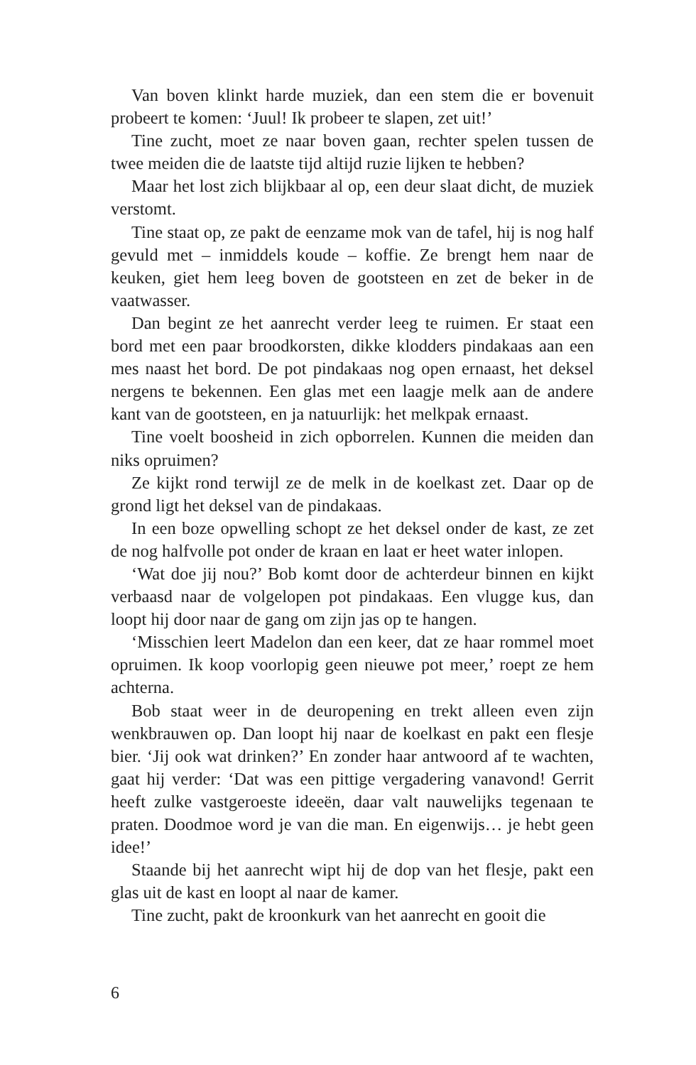Van boven klinkt harde muziek, dan een stem die er bovenuit probeert te komen: ‘Juul! Ik probeer te slapen, zet uit!’
Tine zucht, moet ze naar boven gaan, rechter spelen tussen de twee meiden die de laatste tijd altijd ruzie lijken te hebben?
Maar het lost zich blijkbaar al op, een deur slaat dicht, de muziek verstomt.
Tine staat op, ze pakt de eenzame mok van de tafel, hij is nog half gevuld met – inmiddels koude – koffie. Ze brengt hem naar de keuken, giet hem leeg boven de gootsteen en zet de beker in de vaatwasser.
Dan begint ze het aanrecht verder leeg te ruimen. Er staat een bord met een paar broodkorsten, dikke klodders pindakaas aan een mes naast het bord. De pot pindakaas nog open ernaast, het deksel nergens te bekennen. Een glas met een laagje melk aan de andere kant van de gootsteen, en ja natuurlijk: het melkpak ernaast.
Tine voelt boosheid in zich opborrelen. Kunnen die meiden dan niks opruimen?
Ze kijkt rond terwijl ze de melk in de koelkast zet. Daar op de grond ligt het deksel van de pindakaas.
In een boze opwelling schopt ze het deksel onder de kast, ze zet de nog halfvolle pot onder de kraan en laat er heet water inlopen.
‘Wat doe jij nou?’ Bob komt door de achterdeur binnen en kijkt verbaasd naar de volgelopen pot pindakaas. Een vlugge kus, dan loopt hij door naar de gang om zijn jas op te hangen.
‘Misschien leert Madelon dan een keer, dat ze haar rommel moet opruimen. Ik koop voorlopig geen nieuwe pot meer,’ roept ze hem achterna.
Bob staat weer in de deuropening en trekt alleen even zijn wenkbrauwen op. Dan loopt hij naar de koelkast en pakt een flesje bier. ‘Jij ook wat drinken?’ En zonder haar antwoord af te wachten, gaat hij verder: ‘Dat was een pittige vergadering vanavond! Gerrit heeft zulke vastgeroeste ideeën, daar valt nauwelijks tegenaan te praten. Doodmoe word je van die man. En eigenwijs… je hebt geen idee!’
Staande bij het aanrecht wipt hij de dop van het flesje, pakt een glas uit de kast en loopt al naar de kamer.
Tine zucht, pakt de kroonkurk van het aanrecht en gooit die
6